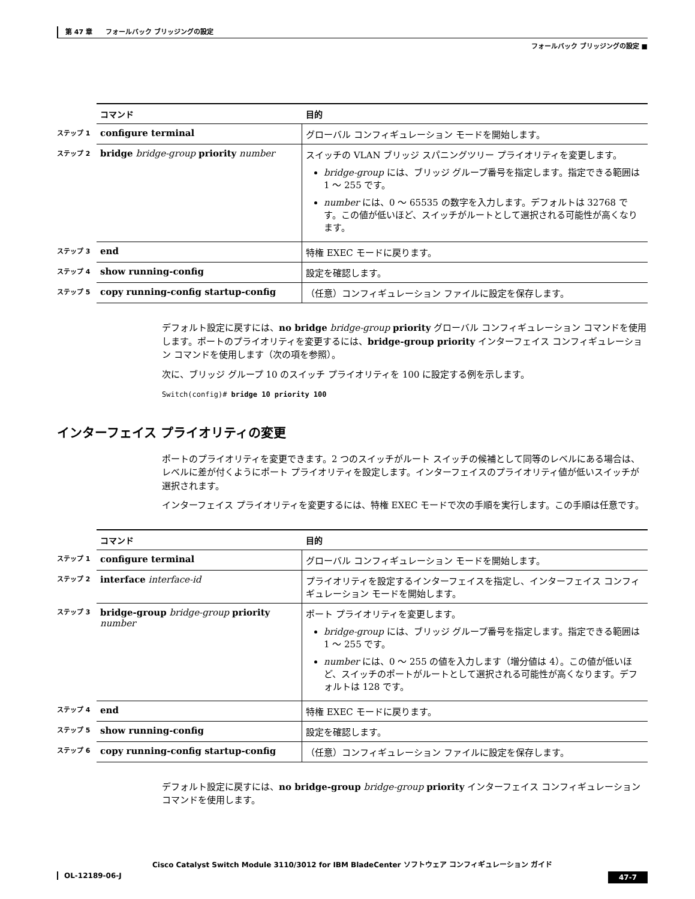第 47 章　　フォールバック ブリッジングの設定
フォールバック ブリッジングの設定 ■
| | コマンド | 目的 |
| --- | --- | --- |
| ステップ 1 | configure terminal | グローバル コンフィギュレーション モードを開始します。 |
| ステップ 2 | bridge bridge-group priority number | スイッチの VLAN ブリッジ スパニングツリー プライオリティを変更します。 bridge-group には、ブリッジ グループ番号を指定します。指定できる範囲は 1 ～ 255 です。 number には、0 ～ 65535 の数字を入力します。デフォルトは 32768 です。この値が低いほど、スイッチがルートとして選択される可能性が高くなります。 |
| ステップ 3 | end | 特権 EXEC モードに戻ります。 |
| ステップ 4 | show running-config | 設定を確認します。 |
| ステップ 5 | copy running-config startup-config | （任意）コンフィギュレーション ファイルに設定を保存します。 |
デフォルト設定に戻すには、no bridge bridge-group priority グローバル コンフィギュレーション コマンドを使用します。ポートのプライオリティを変更するには、bridge-group priority インターフェイス コンフィギュレーション コマンドを使用します（次の項を参照）。
次に、ブリッジ グループ 10 のスイッチ プライオリティを 100 に設定する例を示します。
Switch(config)# bridge 10 priority 100
インターフェイス プライオリティの変更
ポートのプライオリティを変更できます。2 つのスイッチがルート スイッチの候補として同等のレベルにある場合は、レベルに差が付くようにポート プライオリティを設定します。インターフェイスのプライオリティ値が低いスイッチが選択されます。
インターフェイス プライオリティを変更するには、特権 EXEC モードで次の手順を実行します。この手順は任意です。
| | コマンド | 目的 |
| --- | --- | --- |
| ステップ 1 | configure terminal | グローバル コンフィギュレーション モードを開始します。 |
| ステップ 2 | interface interface-id | プライオリティを設定するインターフェイスを指定し、インターフェイス コンフィギュレーション モードを開始します。 |
| ステップ 3 | bridge-group bridge-group priority number | ポート プライオリティを変更します。 bridge-group には、ブリッジ グループ番号を指定します。指定できる範囲は 1 ～ 255 です。 number には、0 ～ 255 の値を入力します（増分値は 4）。この値が低いほど、スイッチのポートがルートとして選択される可能性が高くなります。デフォルトは 128 です。 |
| ステップ 4 | end | 特権 EXEC モードに戻ります。 |
| ステップ 5 | show running-config | 設定を確認します。 |
| ステップ 6 | copy running-config startup-config | （任意）コンフィギュレーション ファイルに設定を保存します。 |
デフォルト設定に戻すには、no bridge-group bridge-group priority インターフェイス コンフィギュレーション コマンドを使用します。
Cisco Catalyst Switch Module 3110/3012 for IBM BladeCenter ソフトウェア コンフィギュレーション ガイド
47-7 OL-12189-06-J